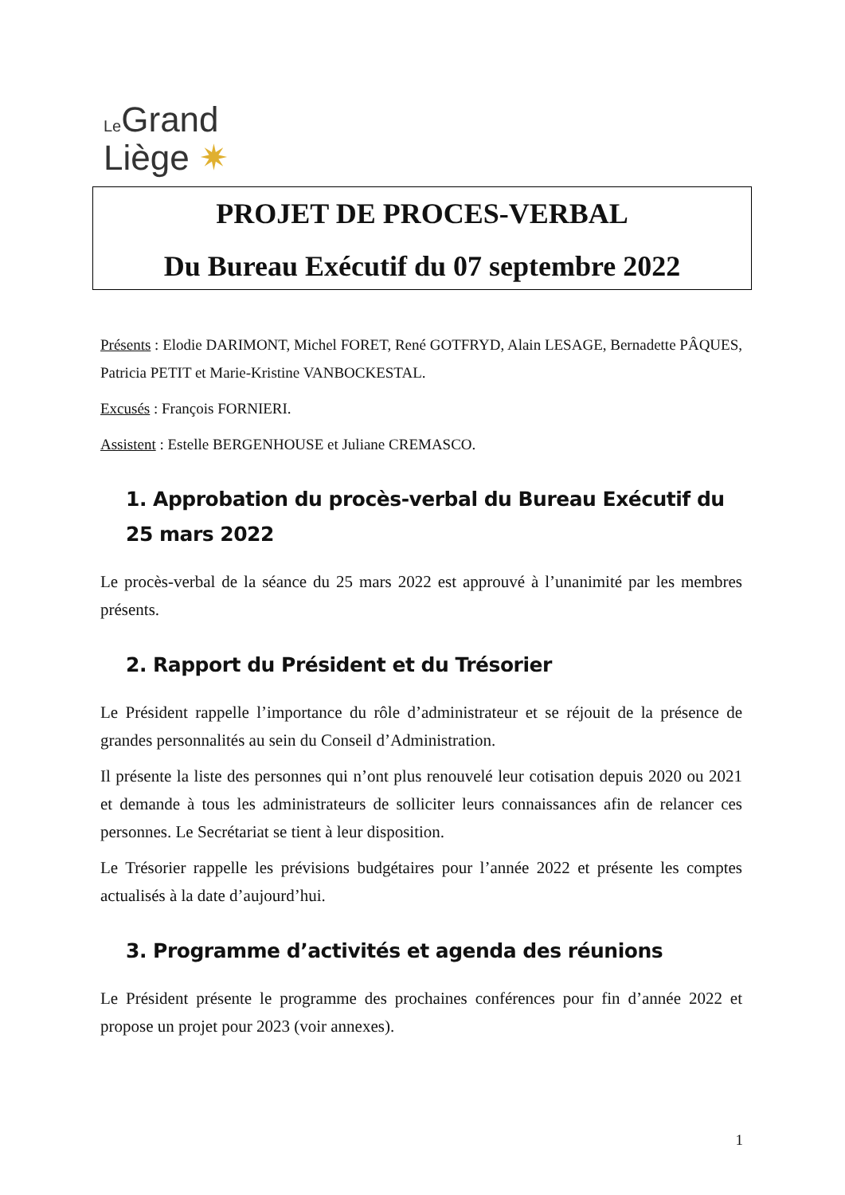Le Grand
Liège ✷
PROJET DE PROCES-VERBAL
Du Bureau Exécutif du 07 septembre 2022
Présents : Elodie DARIMONT, Michel FORET, René GOTFRYD, Alain LESAGE, Bernadette PÂQUES, Patricia PETIT et Marie-Kristine VANBOCKESTAL.
Excusés : François FORNIERI.
Assistent : Estelle BERGENHOUSE et Juliane CREMASCO.
1. Approbation du procès-verbal du Bureau Exécutif du 25 mars 2022
Le procès-verbal de la séance du 25 mars 2022 est approuvé à l’unanimité par les membres présents.
2. Rapport du Président et du Trésorier
Le Président rappelle l’importance du rôle d’administrateur et se réjouit de la présence de grandes personnalités au sein du Conseil d’Administration.
Il présente la liste des personnes qui n’ont plus renouvelé leur cotisation depuis 2020 ou 2021 et demande à tous les administrateurs de solliciter leurs connaissances afin de relancer ces personnes. Le Secrétariat se tient à leur disposition.
Le Trésorier rappelle les prévisions budgétaires pour l’année 2022 et présente les comptes actualisés à la date d’aujourd’hui.
3. Programme d’activités et agenda des réunions
Le Président présente le programme des prochaines conférences pour fin d’année 2022 et propose un projet pour 2023 (voir annexes).
1